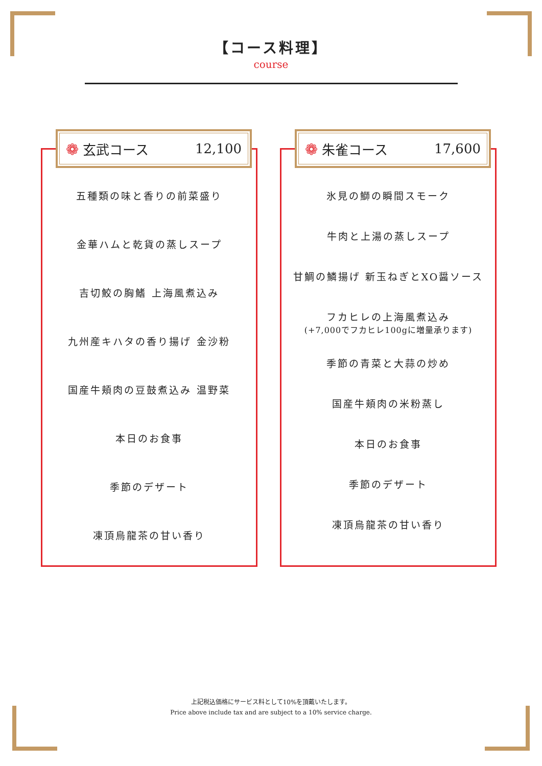【コース料理】
course
❁ 玄武コース 12,100
五種類の味と香りの前菜盛り
金華ハムと乾貨の蒸しスープ
吉切鮫の胸鰭 上海風煮込み
九州産キハタの香り揚げ 金沙粉
国産牛頬肉の豆鼓煮込み 温野菜
本日のお食事
季節のデザート
凍頂烏龍茶の甘い香り
❁ 朱雀コース 17,600
氷見の鰤の瞬間スモーク
牛肉と上湯の蒸しスープ
甘鯛の鱗揚げ 新玉ねぎとXO醤ソース
フカヒレの上海風煮込み
(+7,000でフカヒレ100gに増量承ります)
季節の青菜と大蒜の炒め
国産牛頬肉の米粉蒸し
本日のお食事
季節のデザート
凍頂烏龍茶の甘い香り
上記税込価格にサービス料として10%を頂戴いたします。
Price above include tax and are subject to a 10% service charge.